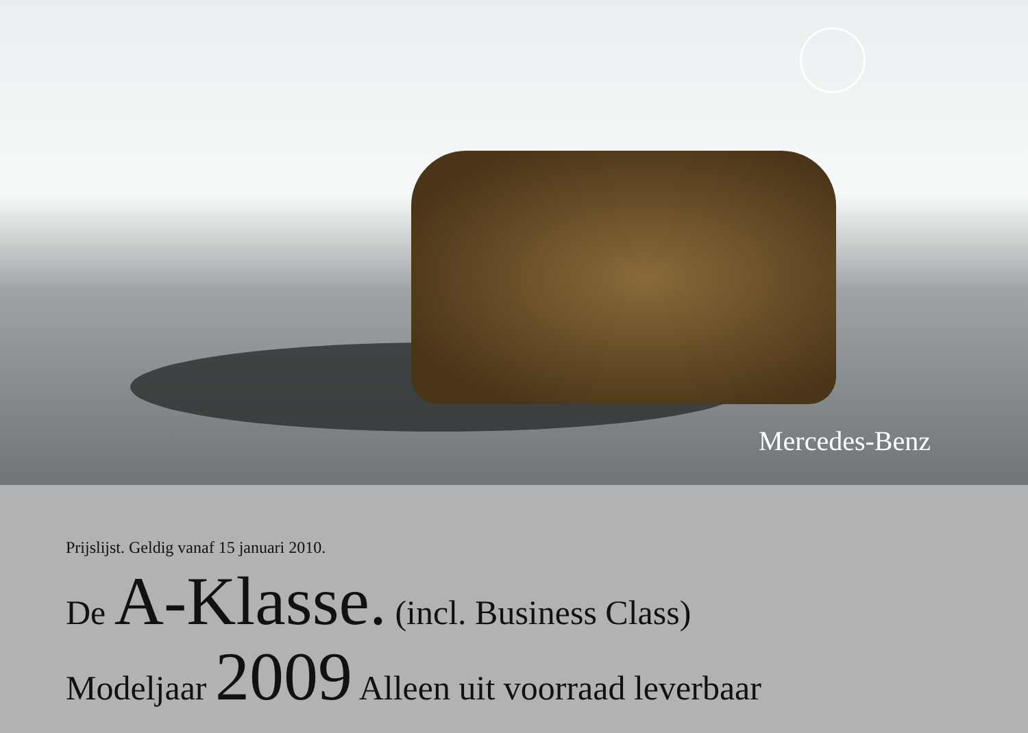Mercedes-Benz
Prijslijst. Geldig vanaf 15 januari 2010.
De A-Klasse. (incl. Business Class)
Modeljaar 2009 Alleen uit voorraad leverbaar